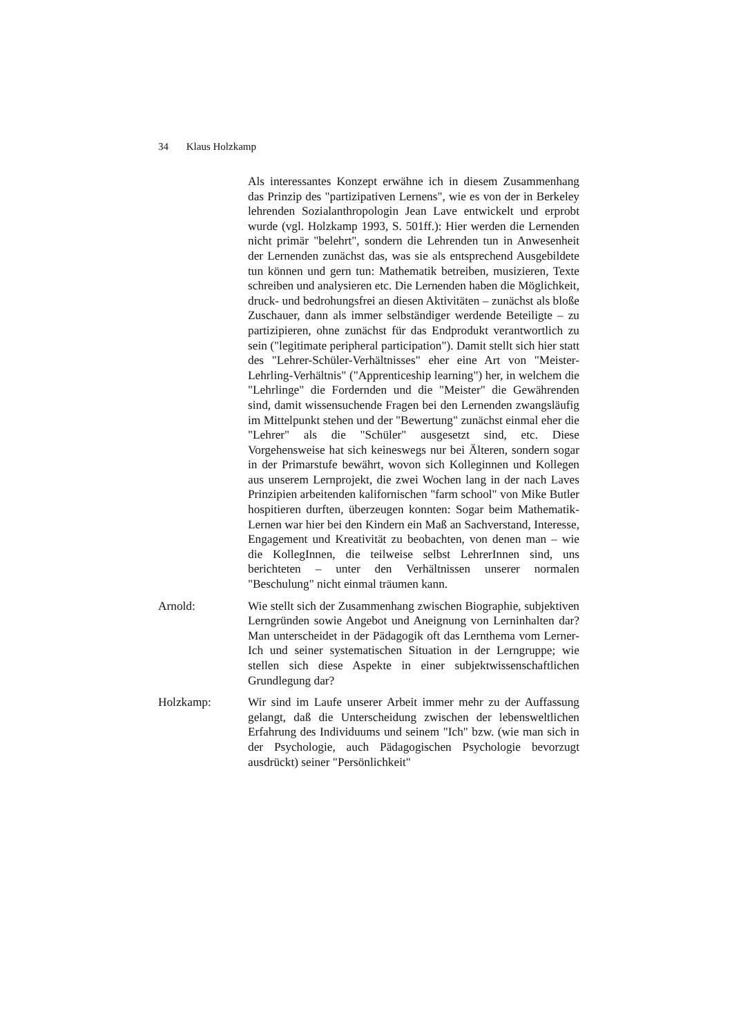34 Klaus Holzkamp
Als interessantes Konzept erwähne ich in diesem Zusammenhang das Prinzip des "partizipativen Lernens", wie es von der in Berkeley lehrenden Sozialanthropologin Jean Lave entwickelt und erprobt wurde (vgl. Holzkamp 1993, S. 501ff.): Hier werden die Lernenden nicht primär "belehrt", sondern die Lehrenden tun in Anwesenheit der Lernenden zunächst das, was sie als entsprechend Ausgebildete tun können und gern tun: Mathematik betreiben, musizieren, Texte schreiben und analysieren etc. Die Lernenden haben die Möglichkeit, druck- und bedrohungsfrei an diesen Aktivitäten – zunächst als bloße Zuschauer, dann als immer selbständiger werdende Beteiligte – zu partizipieren, ohne zunächst für das Endprodukt verantwortlich zu sein ("legitimate peripheral participation"). Damit stellt sich hier statt des "Lehrer-Schüler-Verhältnisses" eher eine Art von "Meister-Lehrling-Verhältnis" ("Apprenticeship learning") her, in welchem die "Lehrlinge" die Fordernden und die "Meister" die Gewährenden sind, damit wissensuchende Fragen bei den Lernenden zwangsläufig im Mittelpunkt stehen und der "Bewertung" zunächst einmal eher die "Lehrer" als die "Schüler" ausgesetzt sind, etc. Diese Vorgehensweise hat sich keineswegs nur bei Älteren, sondern sogar in der Primarstufe bewährt, wovon sich Kolleginnen und Kollegen aus unserem Lernprojekt, die zwei Wochen lang in der nach Laves Prinzipien arbeitenden kalifornischen "farm school" von Mike Butler hospitieren durften, überzeugen konnten: Sogar beim Mathematik-Lernen war hier bei den Kindern ein Maß an Sachverstand, Interesse, Engagement und Kreativität zu beobachten, von denen man – wie die KollegInnen, die teilweise selbst LehrerInnen sind, uns berichteten – unter den Verhältnissen unserer normalen "Beschulung" nicht einmal träumen kann.
Arnold: Wie stellt sich der Zusammenhang zwischen Biographie, subjektiven Lerngründen sowie Angebot und Aneignung von Lerninhalten dar? Man unterscheidet in der Pädagogik oft das Lernthema vom Lerner-Ich und seiner systematischen Situation in der Lerngruppe; wie stellen sich diese Aspekte in einer subjektwissenschaftlichen Grundlegung dar?
Holzkamp: Wir sind im Laufe unserer Arbeit immer mehr zu der Auffassung gelangt, daß die Unterscheidung zwischen der lebensweltlichen Erfahrung des Individuums und seinem "Ich" bzw. (wie man sich in der Psychologie, auch Pädagogischen Psychologie bevorzugt ausdrückt) seiner "Persönlichkeit"